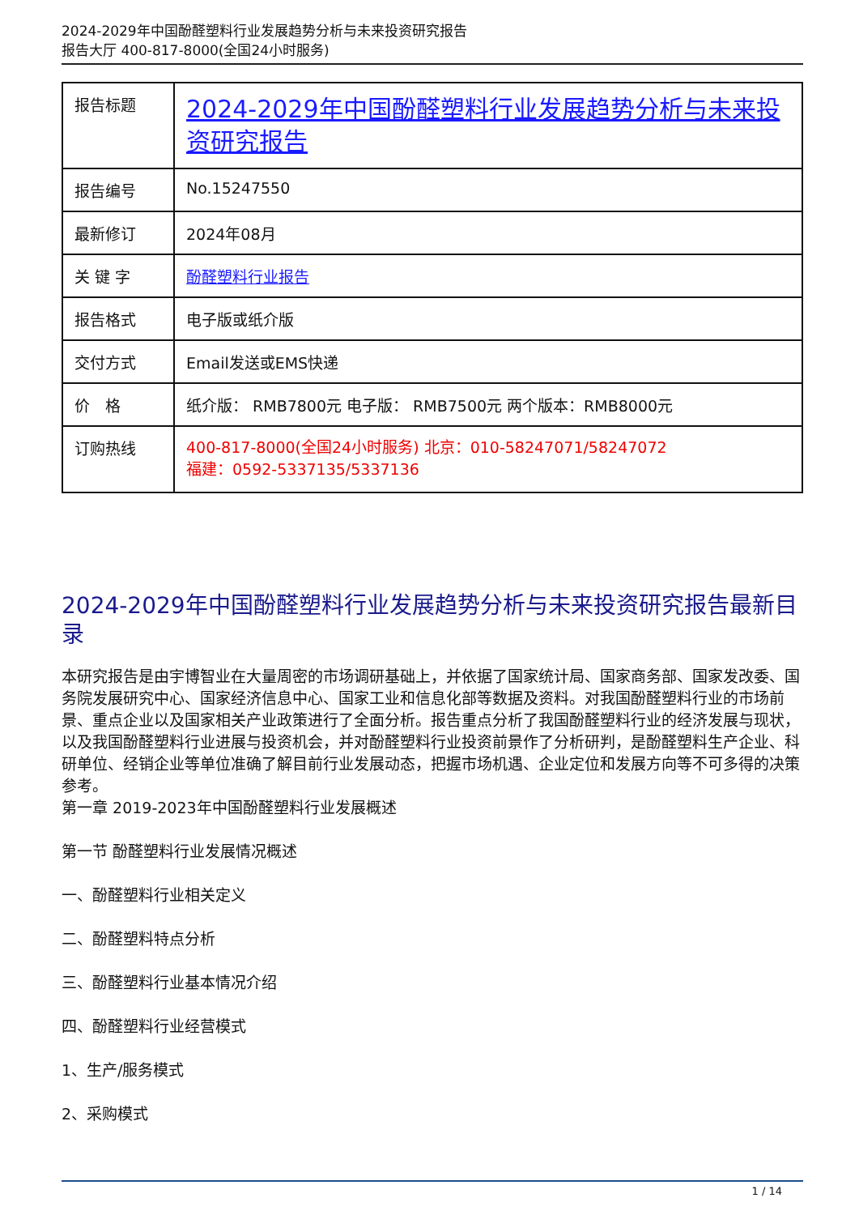2024-2029年中国酚醛塑料行业发展趋势分析与未来投资研究报告
报告大厅 400-817-8000(全国24小时服务)
| 报告标题 | 2024-2029年中国酚醛塑料行业发展趋势分析与未来投资研究报告 |
| 报告编号 | No.15247550 |
| 最新修订 | 2024年08月 |
| 关 键 字 | 酚醛塑料行业报告 |
| 报告格式 | 电子版或纸介版 |
| 交付方式 | Email发送或EMS快递 |
| 价 格 | 纸介版： RMB7800元 电子版： RMB7500元 两个版本：RMB8000元 |
| 订购热线 | 400-817-8000(全国24小时服务) 北京：010-58247071/58247072 福建：0592-5337135/5337136 |
2024-2029年中国酚醛塑料行业发展趋势分析与未来投资研究报告最新目录
本研究报告是由宇博智业在大量周密的市场调研基础上，并依据了国家统计局、国家商务部、国家发改委、国务院发展研究中心、国家经济信息中心、国家工业和信息化部等数据及资料。对我国酚醛塑料行业的市场前景、重点企业以及国家相关产业政策进行了全面分析。报告重点分析了我国酚醛塑料行业的经济发展与现状，以及我国酚醛塑料行业进展与投资机会，并对酚醛塑料行业投资前景作了分析研判，是酚醛塑料生产企业、科研单位、经销企业等单位准确了解目前行业发展动态，把握市场机遇、企业定位和发展方向等不可多得的决策参考。
第一章 2019-2023年中国酚醛塑料行业发展概述
第一节 酚醛塑料行业发展情况概述
一、酚醛塑料行业相关定义
二、酚醛塑料特点分析
三、酚醛塑料行业基本情况介绍
四、酚醛塑料行业经营模式
1、生产/服务模式
2、采购模式
1 / 14